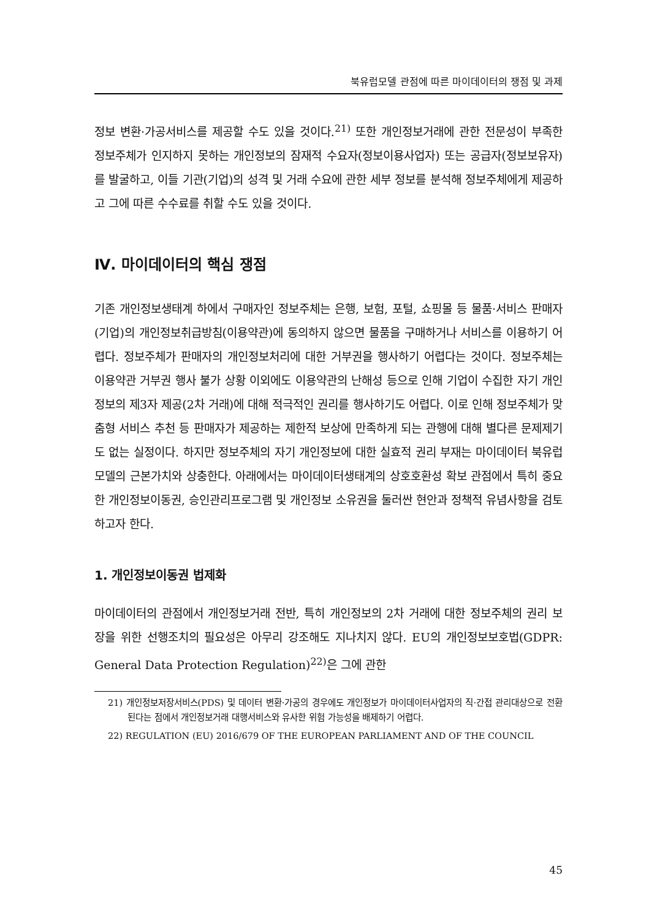북유럽모델 관점에 따른 마이데이터의 쟁점 및 과제
정보 변환·가공서비스를 제공할 수도 있을 것이다.<sup>21)</sup> 또한 개인정보거래에 관한 전문성이 부족한 정보주체가 인지하지 못하는 개인정보의 잠재적 수요자(정보이용사업자) 또는 공급자(정보보유자)를 발굴하고, 이들 기관(기업)의 성격 및 거래 수요에 관한 세부 정보를 분석해 정보주체에게 제공하고 그에 따른 수수료를 취할 수도 있을 것이다.
Ⅳ. 마이데이터의 핵심 쟁점
기존 개인정보생태계 하에서 구매자인 정보주체는 은행, 보험, 포털, 쇼핑몰 등 물품·서비스 판매자(기업)의 개인정보취급방침(이용약관)에 동의하지 않으면 물품을 구매하거나 서비스를 이용하기 어렵다. 정보주체가 판매자의 개인정보처리에 대한 거부권을 행사하기 어렵다는 것이다. 정보주체는 이용약관 거부권 행사 불가 상황 이외에도 이용약관의 난해성 등으로 인해 기업이 수집한 자기 개인정보의 제3자 제공(2차 거래)에 대해 적극적인 권리를 행사하기도 어렵다. 이로 인해 정보주체가 맞춤형 서비스 추천 등 판매자가 제공하는 제한적 보상에 만족하게 되는 관행에 대해 별다른 문제제기도 없는 실정이다. 하지만 정보주체의 자기 개인정보에 대한 실효적 권리 부재는 마이데이터 북유럽모델의 근본가치와 상충한다. 아래에서는 마이데이터생태계의 상호호환성 확보 관점에서 특히 중요한 개인정보이동권, 승인관리프로그램 및 개인정보 소유권을 둘러싼 현안과 정책적 유념사항을 검토하고자 한다.
1. 개인정보이동권 법제화
마이데이터의 관점에서 개인정보거래 전반, 특히 개인정보의 2차 거래에 대한 정보주체의 권리 보장을 위한 선행조치의 필요성은 아무리 강조해도 지나치지 않다. EU의 개인정보보호법(GDPR: General Data Protection Regulation)<sup>22)</sup>은 그에 관한
21) 개인정보저장서비스(PDS) 및 데이터 변환·가공의 경우에도 개인정보가 마이데이터사업자의 직·간접 관리대상으로 전환된다는 점에서 개인정보거래 대행서비스와 유사한 위험 가능성을 배제하기 어렵다.
22) REGULATION (EU) 2016/679 OF THE EUROPEAN PARLIAMENT AND OF THE COUNCIL
45